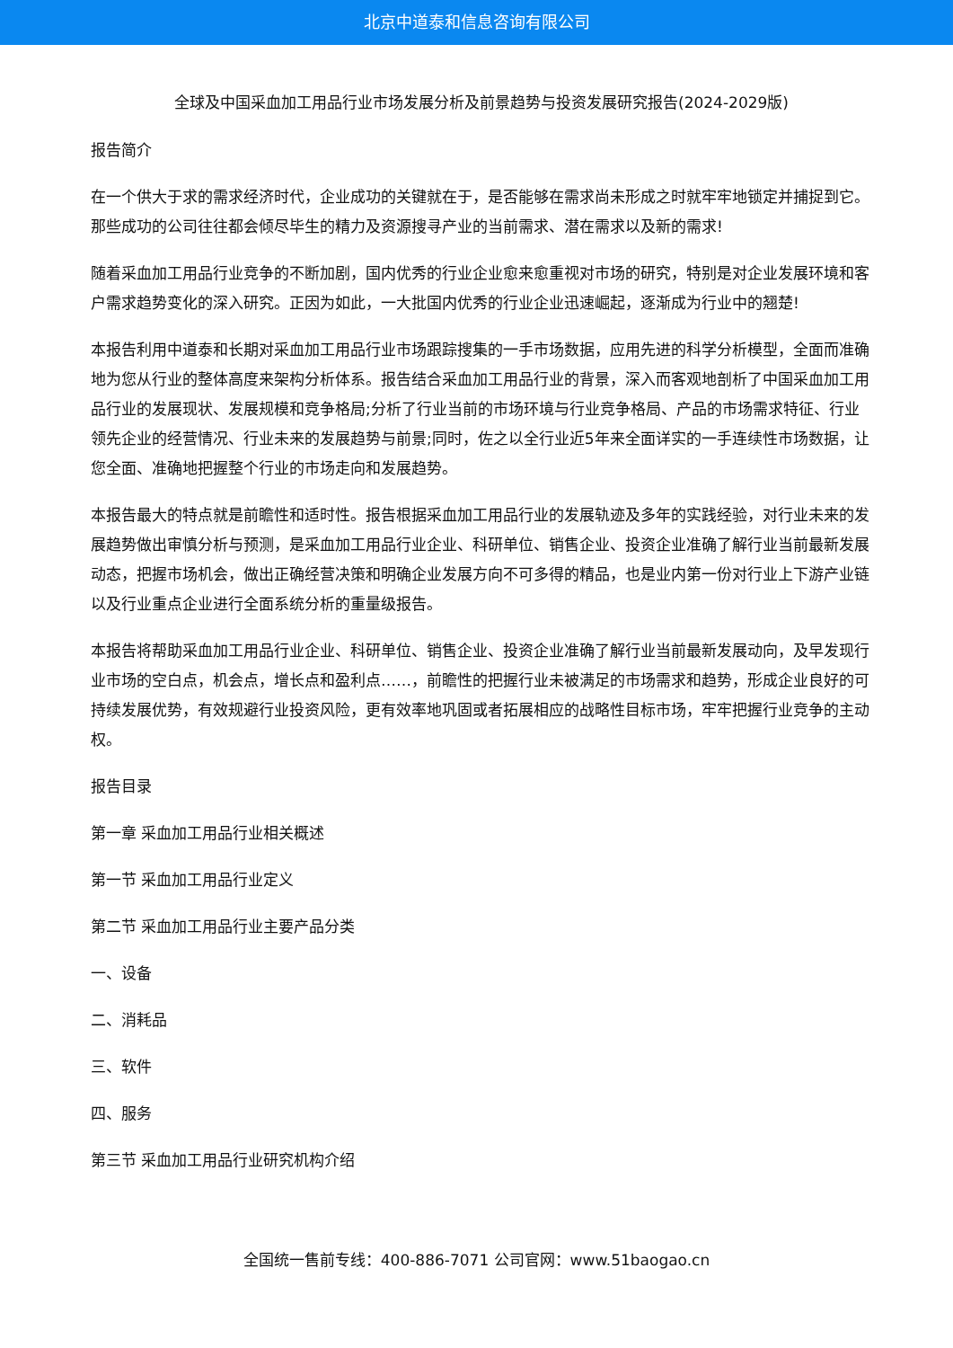北京中道泰和信息咨询有限公司
全球及中国采血加工用品行业市场发展分析及前景趋势与投资发展研究报告(2024-2029版)
报告简介
在一个供大于求的需求经济时代，企业成功的关键就在于，是否能够在需求尚未形成之时就牢牢地锁定并捕捉到它。那些成功的公司往往都会倾尽毕生的精力及资源搜寻产业的当前需求、潜在需求以及新的需求!
随着采血加工用品行业竞争的不断加剧，国内优秀的行业企业愈来愈重视对市场的研究，特别是对企业发展环境和客户需求趋势变化的深入研究。正因为如此，一大批国内优秀的行业企业迅速崛起，逐渐成为行业中的翘楚!
本报告利用中道泰和长期对采血加工用品行业市场跟踪搜集的一手市场数据，应用先进的科学分析模型，全面而准确地为您从行业的整体高度来架构分析体系。报告结合采血加工用品行业的背景，深入而客观地剖析了中国采血加工用品行业的发展现状、发展规模和竞争格局;分析了行业当前的市场环境与行业竞争格局、产品的市场需求特征、行业领先企业的经营情况、行业未来的发展趋势与前景;同时，佐之以全行业近5年来全面详实的一手连续性市场数据，让您全面、准确地把握整个行业的市场走向和发展趋势。
本报告最大的特点就是前瞻性和适时性。报告根据采血加工用品行业的发展轨迹及多年的实践经验，对行业未来的发展趋势做出审慎分析与预测，是采血加工用品行业企业、科研单位、销售企业、投资企业准确了解行业当前最新发展动态，把握市场机会，做出正确经营决策和明确企业发展方向不可多得的精品，也是业内第一份对行业上下游产业链以及行业重点企业进行全面系统分析的重量级报告。
本报告将帮助采血加工用品行业企业、科研单位、销售企业、投资企业准确了解行业当前最新发展动向，及早发现行业市场的空白点，机会点，增长点和盈利点……，前瞻性的把握行业未被满足的市场需求和趋势，形成企业良好的可持续发展优势，有效规避行业投资风险，更有效率地巩固或者拓展相应的战略性目标市场，牢牢把握行业竞争的主动权。
报告目录
第一章 采血加工用品行业相关概述
第一节 采血加工用品行业定义
第二节 采血加工用品行业主要产品分类
一、设备
二、消耗品
三、软件
四、服务
第三节 采血加工用品行业研究机构介绍
全国统一售前专线：400-886-7071 公司官网：www.51baogao.cn